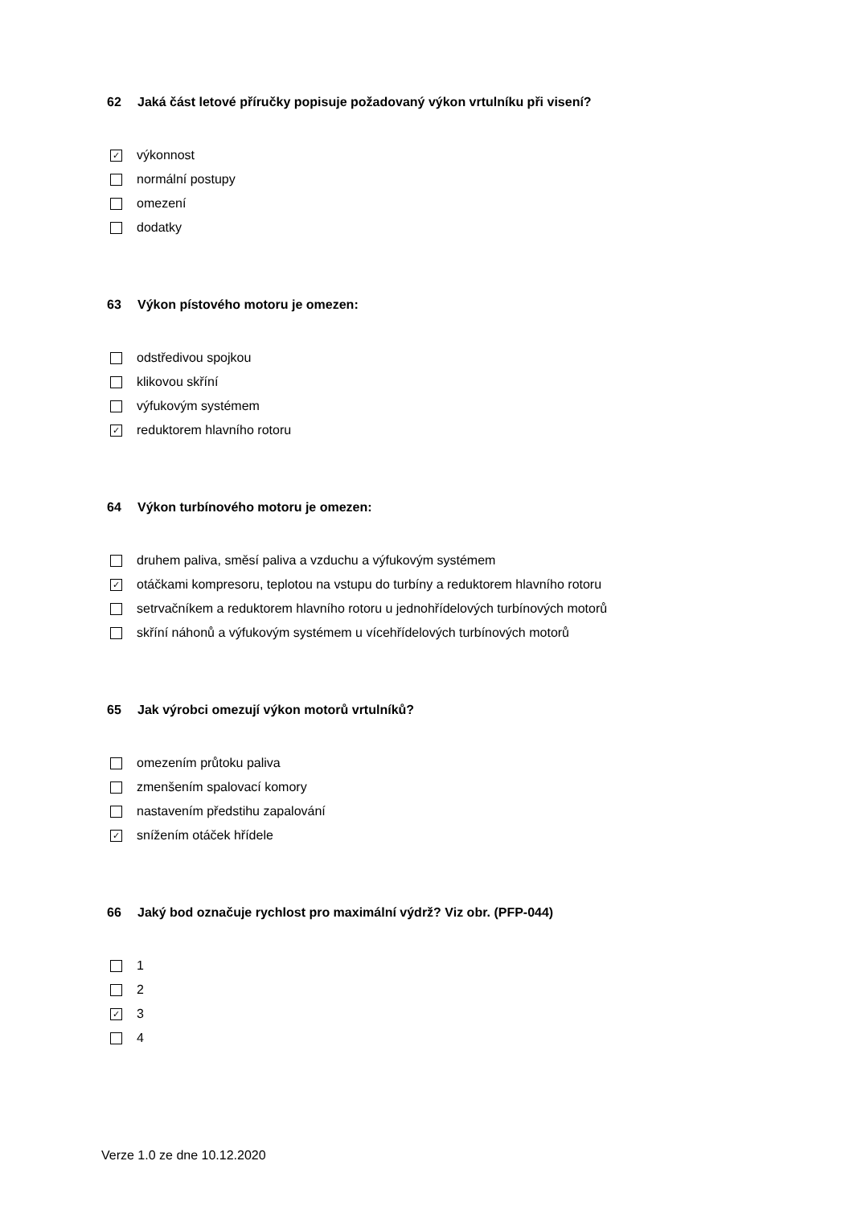62 Jaká část letové příručky popisuje požadovaný výkon vrtulníku při visení?
✓
výkonnost
normální postupy
omezení
dodatky
63 Výkon pístového motoru je omezen:
odstředivou spojkou
klikovou skříní
výfukovým systémem
✓
reduktorem hlavního rotoru
64 Výkon turbínového motoru je omezen:
druhem paliva, směsí paliva a vzduchu a výfukovým systémem
✓
otáčkami kompresoru, teplotou na vstupu do turbíny a reduktorem hlavního rotoru
setrvačníkem a reduktorem hlavního rotoru u jednohřídelových turbínových motorů
skříní náhonů a výfukovým systémem u vícehřídelových turbínových motorů
65 Jak výrobci omezují výkon motorů vrtulníků?
omezením průtoku paliva
zmenšením spalovací komory
nastavením předstihu zapalování
✓
snížením otáček hřídele
66 Jaký bod označuje rychlost pro maximální výdrž? Viz obr. (PFP-044)
1
2
✓
3
4
Verze 1.0 ze dne 10.12.2020